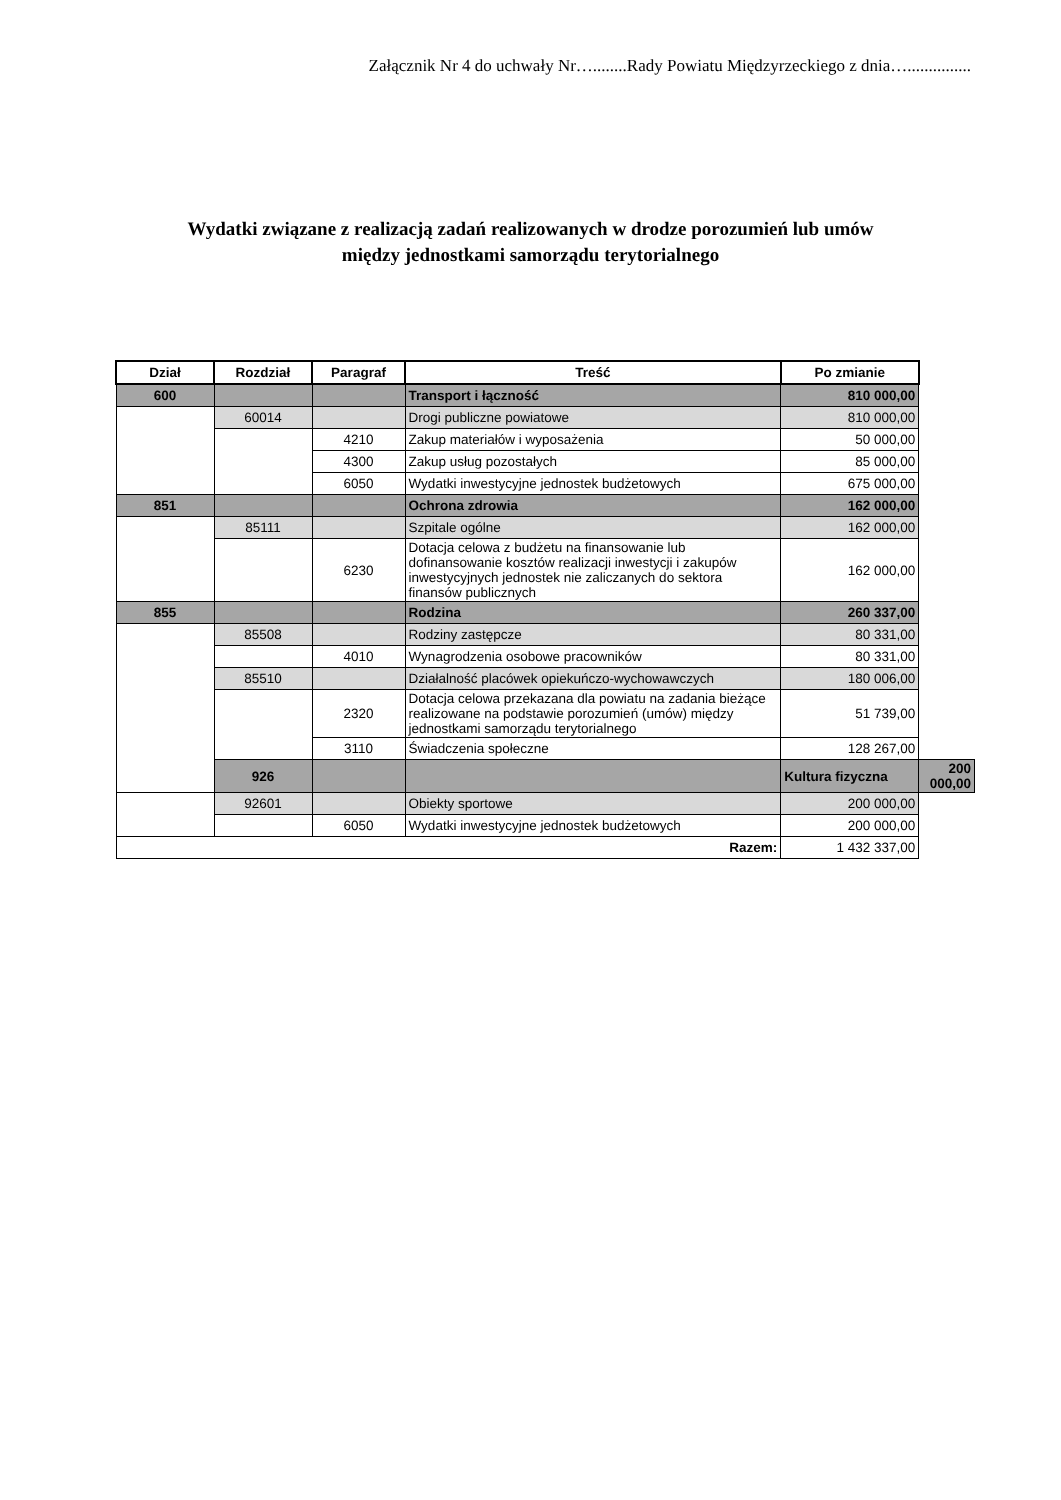Załącznik Nr 4 do uchwały Nr…........Rady Powiatu Międzyrzeckiego z dnia…...............
Wydatki związane z realizacją zadań realizowanych w drodze porozumień lub umów
między jednostkami samorządu terytorialnego
| Dział | Rozdział | Paragraf | Treść | Po zmianie | |
| --- | --- | --- | --- | --- | --- |
| 600 | | | Transport i łączność | 810 000,00 | |
| | 60014 | | Drogi publiczne powiatowe | 810 000,00 | |
| | | 4210 | Zakup materiałów i wyposażenia | 50 000,00 | |
| | | 4300 | Zakup usług pozostałych | 85 000,00 | |
| | | 6050 | Wydatki inwestycyjne jednostek budżetowych | 675 000,00 | |
| 851 | | | Ochrona zdrowia | 162 000,00 | |
| | 85111 | | Szpitale ogólne | 162 000,00 | |
| | | 6230 | Dotacja celowa z budżetu na finansowanie lub dofinansowanie kosztów realizacji inwestycji i zakupów inwestycyjnych jednostek nie zaliczanych do sektora finansów publicznych | 162 000,00 | |
| 855 | | | Rodzina | 260 337,00 | |
| | 85508 | | Rodziny zastępcze | 80 331,00 | |
| | | 4010 | Wynagrodzenia osobowe pracowników | 80 331,00 | |
| | 85510 | | Działalność placówek opiekuńczo-wychowawczych | 180 006,00 | |
| | | 2320 | Dotacja celowa przekazana dla powiatu na zadania bieżące realizowane na podstawie porozumień (umów) między jednostkami samorządu terytorialnego | 51 739,00 | |
| | | 3110 | Świadczenia społeczne | 128 267,00 | |
| | 926 | | | Kultura fizyczna | 200 000,00 |
| | 92601 | | Obiekty sportowe | 200 000,00 | |
| | | 6050 | Wydatki inwestycyjne jednostek budżetowych | 200 000,00 | |
| Razem: | | | | 1 432 337,00 | |